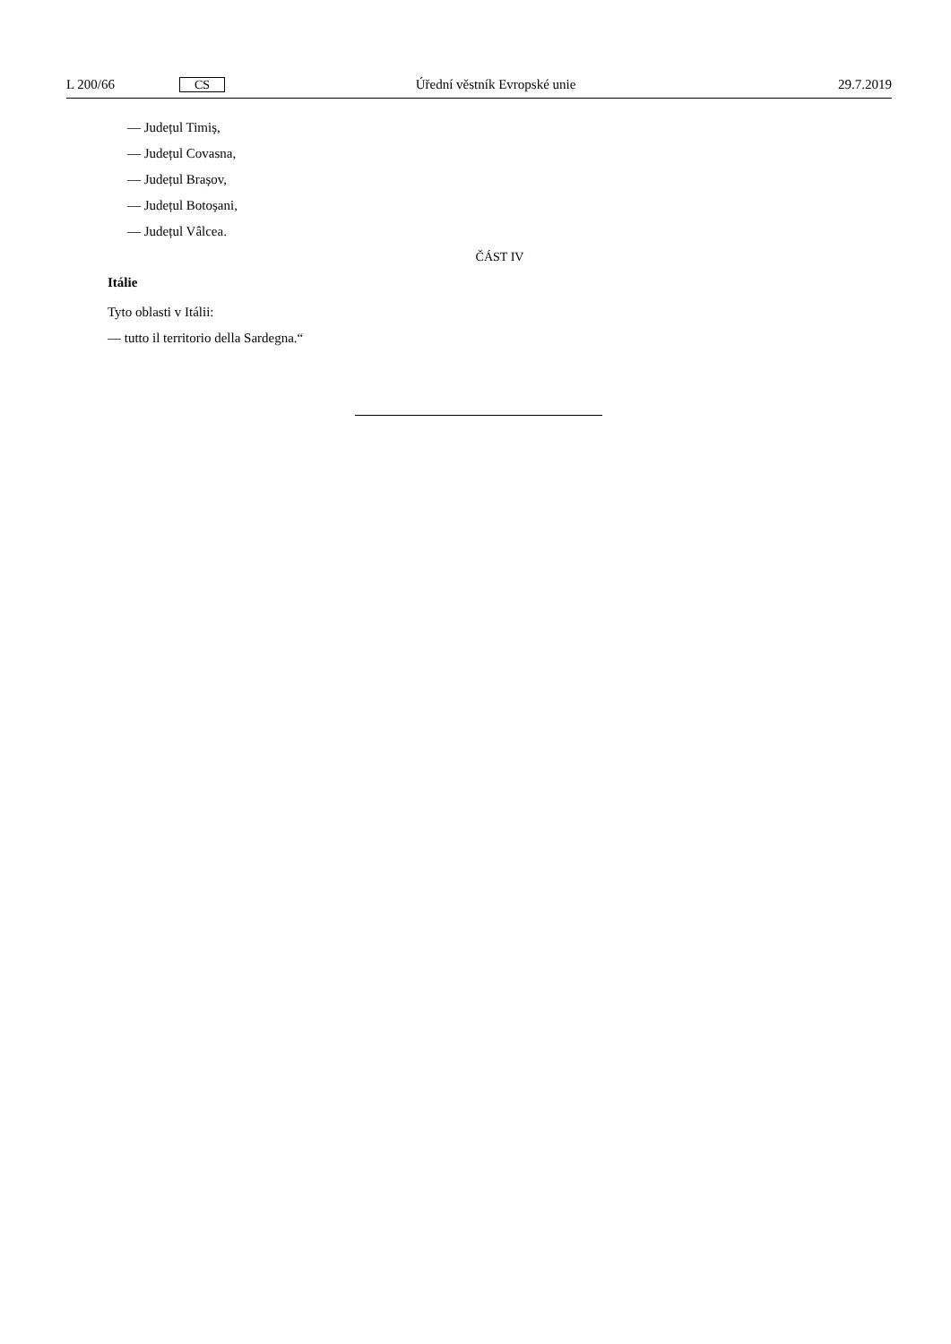L 200/66 CS Úřední věstník Evropské unie 29.7.2019
— Județul Timiș,
— Județul Covasna,
— Județul Brașov,
— Județul Botoșani,
— Județul Vâlcea.
ČÁST IV
Itálie
Tyto oblasti v Itálii:
— tutto il territorio della Sardegna.“